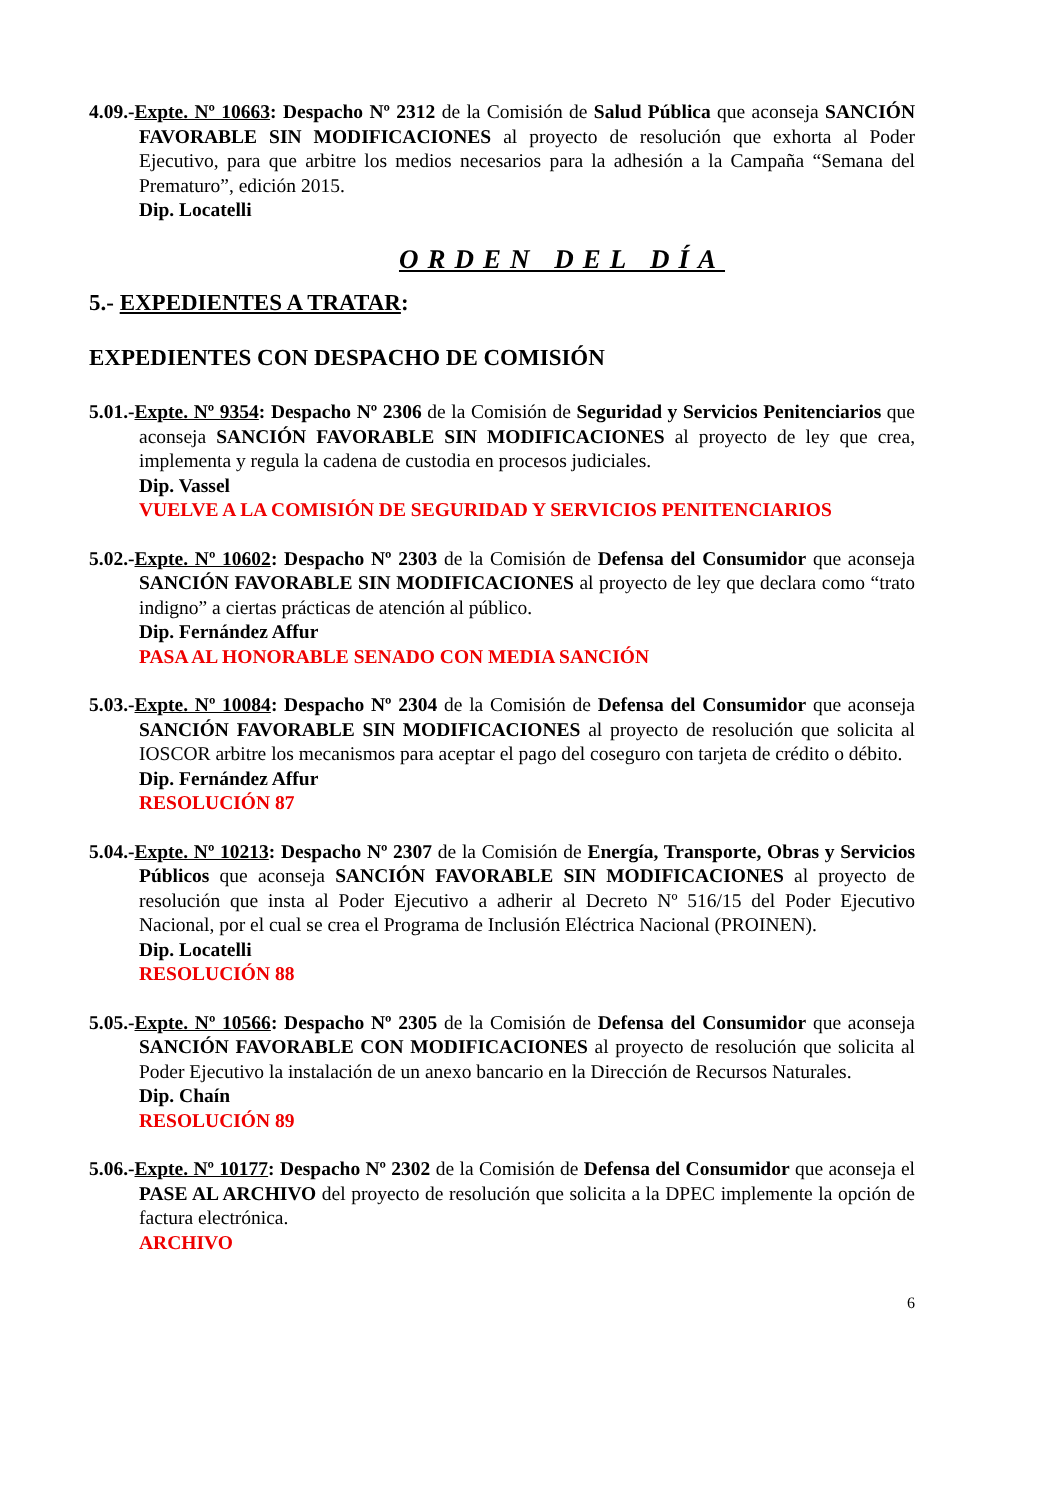4.09.-Expte. Nº 10663: Despacho Nº 2312 de la Comisión de Salud Pública que aconseja SANCIÓN FAVORABLE SIN MODIFICACIONES al proyecto de resolución que exhorta al Poder Ejecutivo, para que arbitre los medios necesarios para la adhesión a la Campaña “Semana del Prematuro”, edición 2015.
Dip. Locatelli
ORDEN DEL DÍA
5.- EXPEDIENTES A TRATAR:
EXPEDIENTES CON DESPACHO DE COMISIÓN
5.01.-Expte. Nº 9354: Despacho Nº 2306 de la Comisión de Seguridad y Servicios Penitenciarios que aconseja SANCIÓN FAVORABLE SIN MODIFICACIONES al proyecto de ley que crea, implementa y regula la cadena de custodia en procesos judiciales.
Dip. Vassel
VUELVE A LA COMISIÓN DE SEGURIDAD Y SERVICIOS PENITENCIARIOS
5.02.-Expte. Nº 10602: Despacho Nº 2303 de la Comisión de Defensa del Consumidor que aconseja SANCIÓN FAVORABLE SIN MODIFICACIONES al proyecto de ley que declara como “trato indigno” a ciertas prácticas de atención al público.
Dip. Fernández Affur
PASA AL HONORABLE SENADO CON MEDIA SANCIÓN
5.03.-Expte. Nº 10084: Despacho Nº 2304 de la Comisión de Defensa del Consumidor que aconseja SANCIÓN FAVORABLE SIN MODIFICACIONES al proyecto de resolución que solicita al IOSCOR arbitre los mecanismos para aceptar el pago del coseguro con tarjeta de crédito o débito.
Dip. Fernández Affur
RESOLUCIÓN 87
5.04.-Expte. Nº 10213: Despacho Nº 2307 de la Comisión de Energía, Transporte, Obras y Servicios Públicos que aconseja SANCIÓN FAVORABLE SIN MODIFICACIONES al proyecto de resolución que insta al Poder Ejecutivo a adherir al Decreto Nº 516/15 del Poder Ejecutivo Nacional, por el cual se crea el Programa de Inclusión Eléctrica Nacional (PROINEN).
Dip. Locatelli
RESOLUCIÓN 88
5.05.-Expte. Nº 10566: Despacho Nº 2305 de la Comisión de Defensa del Consumidor que aconseja SANCIÓN FAVORABLE CON MODIFICACIONES al proyecto de resolución que solicita al Poder Ejecutivo la instalación de un anexo bancario en la Dirección de Recursos Naturales.
Dip. Chaín
RESOLUCIÓN 89
5.06.-Expte. Nº 10177: Despacho Nº 2302 de la Comisión de Defensa del Consumidor que aconseja el PASE AL ARCHIVO del proyecto de resolución que solicita a la DPEC implemente la opción de factura electrónica.
ARCHIVO
6